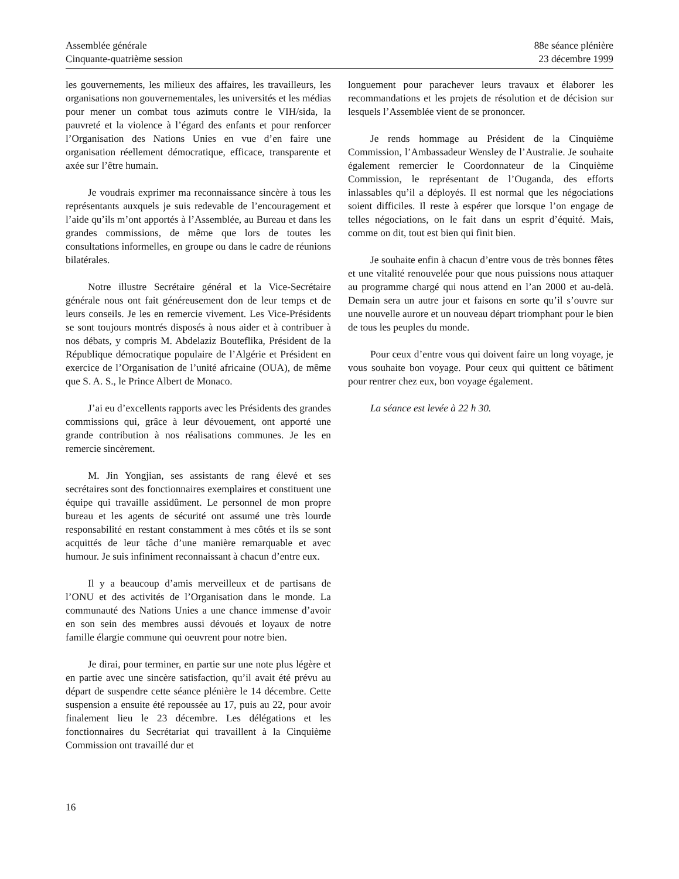Assemblée générale
Cinquante-quatrième session
88e séance plénière
23 décembre 1999
les gouvernements, les milieux des affaires, les travailleurs, les organisations non gouvernementales, les universités et les médias pour mener un combat tous azimuts contre le VIH/sida, la pauvreté et la violence à l’égard des enfants et pour renforcer l’Organisation des Nations Unies en vue d’en faire une organisation réellement démocratique, efficace, transparente et axée sur l’être humain.
Je voudrais exprimer ma reconnaissance sincère à tous les représentants auxquels je suis redevable de l’encouragement et l’aide qu’ils m’ont apportés à l’Assemblée, au Bureau et dans les grandes commissions, de même que lors de toutes les consultations informelles, en groupe ou dans le cadre de réunions bilatérales.
Notre illustre Secrétaire général et la Vice-Secrétaire générale nous ont fait généreusement don de leur temps et de leurs conseils. Je les en remercie vivement. Les Vice-Présidents se sont toujours montrés disposés à nous aider et à contribuer à nos débats, y compris M. Abdelaziz Bouteflika, Président de la République démocratique populaire de l’Algérie et Président en exercice de l’Organisation de l’unité africaine (OUA), de même que S. A. S., le Prince Albert de Monaco.
J’ai eu d’excellents rapports avec les Présidents des grandes commissions qui, grâce à leur dévouement, ont apporté une grande contribution à nos réalisations communes. Je les en remercie sincèrement.
M. Jin Yongjian, ses assistants de rang élevé et ses secrétaires sont des fonctionnaires exemplaires et constituent une équipe qui travaille assidûment. Le personnel de mon propre bureau et les agents de sécurité ont assumé une très lourde responsabilité en restant constamment à mes côtés et ils se sont acquittés de leur tâche d’une manière remarquable et avec humour. Je suis infiniment reconnaissant à chacun d’entre eux.
Il y a beaucoup d’amis merveilleux et de partisans de l’ONU et des activités de l’Organisation dans le monde. La communauté des Nations Unies a une chance immense d’avoir en son sein des membres aussi dévoués et loyaux de notre famille élargie commune qui oeuvrent pour notre bien.
Je dirai, pour terminer, en partie sur une note plus légère et en partie avec une sincère satisfaction, qu’il avait été prévu au départ de suspendre cette séance plénière le 14 décembre. Cette suspension a ensuite été repoussée au 17, puis au 22, pour avoir finalement lieu le 23 décembre. Les délégations et les fonctionnaires du Secrétariat qui travaillent à la Cinquième Commission ont travaillé dur et
longuement pour parachever leurs travaux et élaborer les recommandations et les projets de résolution et de décision sur lesquels l’Assemblée vient de se prononcer.
Je rends hommage au Président de la Cinquième Commission, l’Ambassadeur Wensley de l’Australie. Je souhaite également remercier le Coordonnateur de la Cinquième Commission, le représentant de l’Ouganda, des efforts inlassables qu’il a déployés. Il est normal que les négociations soient difficiles. Il reste à espérer que lorsque l’on engage de telles négociations, on le fait dans un esprit d’équité. Mais, comme on dit, tout est bien qui finit bien.
Je souhaite enfin à chacun d’entre vous de très bonnes fêtes et une vitalité renouvelée pour que nous puissions nous attaquer au programme chargé qui nous attend en l’an 2000 et au-delà. Demain sera un autre jour et faisons en sorte qu’il s’ouvre sur une nouvelle aurore et un nouveau départ triomphant pour le bien de tous les peuples du monde.
Pour ceux d’entre vous qui doivent faire un long voyage, je vous souhaite bon voyage. Pour ceux qui quittent ce bâtiment pour rentrer chez eux, bon voyage également.
La séance est levée à 22 h 30.
16